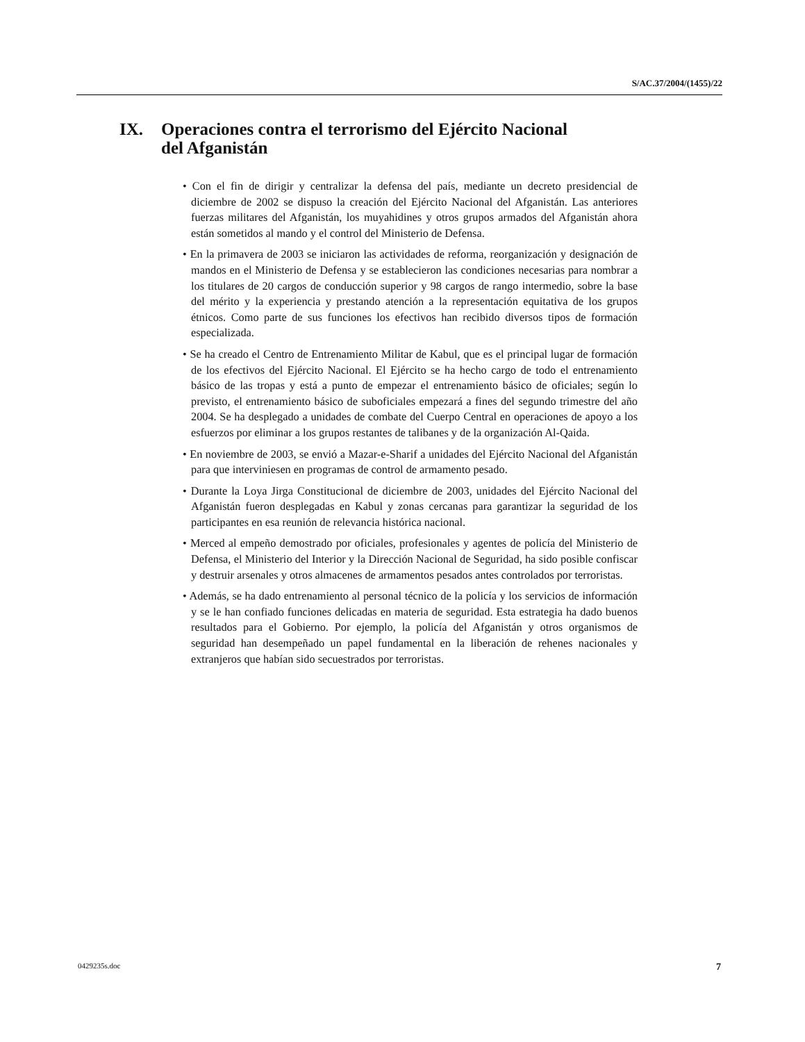S/AC.37/2004/(1455)/22
IX. Operaciones contra el terrorismo del Ejército Nacional
del Afganistán
• Con el fin de dirigir y centralizar la defensa del país, mediante un decreto presidencial de diciembre de 2002 se dispuso la creación del Ejército Nacional del Afganistán. Las anteriores fuerzas militares del Afganistán, los muyahidines y otros grupos armados del Afganistán ahora están sometidos al mando y el control del Ministerio de Defensa.
• En la primavera de 2003 se iniciaron las actividades de reforma, reorganización y designación de mandos en el Ministerio de Defensa y se establecieron las condiciones necesarias para nombrar a los titulares de 20 cargos de conducción superior y 98 cargos de rango intermedio, sobre la base del mérito y la experiencia y prestando atención a la representación equitativa de los grupos étnicos. Como parte de sus funciones los efectivos han recibido diversos tipos de formación especializada.
• Se ha creado el Centro de Entrenamiento Militar de Kabul, que es el principal lugar de formación de los efectivos del Ejército Nacional. El Ejército se ha hecho cargo de todo el entrenamiento básico de las tropas y está a punto de empezar el entrenamiento básico de oficiales; según lo previsto, el entrenamiento básico de suboficiales empezará a fines del segundo trimestre del año 2004. Se ha desplegado a unidades de combate del Cuerpo Central en operaciones de apoyo a los esfuerzos por eliminar a los grupos restantes de talibanes y de la organización Al-Qaida.
• En noviembre de 2003, se envió a Mazar-e-Sharif a unidades del Ejército Nacional del Afganistán para que interviniesen en programas de control de armamento pesado.
• Durante la Loya Jirga Constitucional de diciembre de 2003, unidades del Ejército Nacional del Afganistán fueron desplegadas en Kabul y zonas cercanas para garantizar la seguridad de los participantes en esa reunión de relevancia histórica nacional.
• Merced al empeño demostrado por oficiales, profesionales y agentes de policía del Ministerio de Defensa, el Ministerio del Interior y la Dirección Nacional de Seguridad, ha sido posible confiscar y destruir arsenales y otros almacenes de armamentos pesados antes controlados por terroristas.
• Además, se ha dado entrenamiento al personal técnico de la policía y los servicios de información y se le han confiado funciones delicadas en materia de seguridad. Esta estrategia ha dado buenos resultados para el Gobierno. Por ejemplo, la policía del Afganistán y otros organismos de seguridad han desempeñado un papel fundamental en la liberación de rehenes nacionales y extranjeros que habían sido secuestrados por terroristas.
0429235s.doc 7